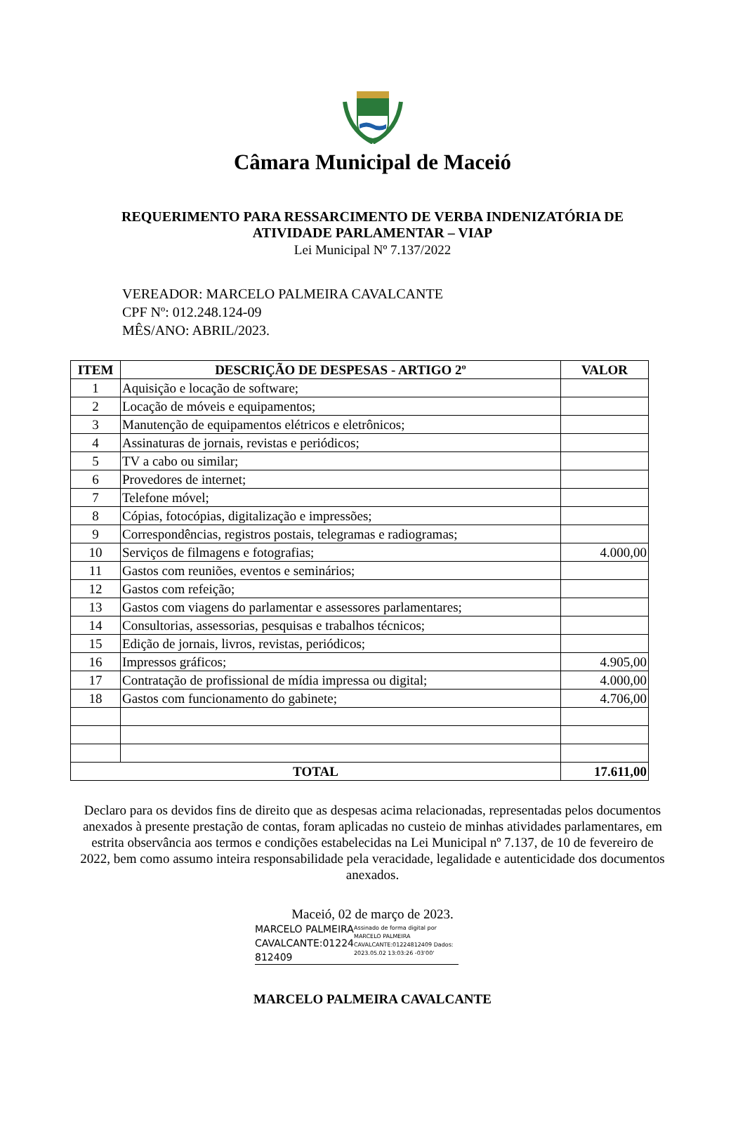Câmara Municipal de Maceió
REQUERIMENTO PARA RESSARCIMENTO DE VERBA INDENIZATÓRIA DE
ATIVIDADE PARLAMENTAR – VIAP
Lei Municipal Nº 7.137/2022
VEREADOR: MARCELO PALMEIRA CAVALCANTE
CPF Nº: 012.248.124-09
MÊS/ANO: ABRIL/2023.
| ITEM | DESCRIÇÃO DE DESPESAS - ARTIGO 2º | VALOR |
| --- | --- | --- |
| 1 | Aquisição e locação de software; | |
| 2 | Locação de móveis e equipamentos; | |
| 3 | Manutenção de equipamentos elétricos e eletrônicos; | |
| 4 | Assinaturas de jornais, revistas e periódicos; | |
| 5 | TV a cabo ou similar; | |
| 6 | Provedores de internet; | |
| 7 | Telefone móvel; | |
| 8 | Cópias, fotocópias, digitalização e impressões; | |
| 9 | Correspondências, registros postais, telegramas e radiogramas; | |
| 10 | Serviços de filmagens e fotografias; | 4.000,00 |
| 11 | Gastos com reuniões, eventos e seminários; | |
| 12 | Gastos com refeição; | |
| 13 | Gastos com viagens do parlamentar e assessores parlamentares; | |
| 14 | Consultorias, assessorias, pesquisas e trabalhos técnicos; | |
| 15 | Edição de jornais, livros, revistas, periódicos; | |
| 16 | Impressos gráficos; | 4.905,00 |
| 17 | Contratação de profissional de mídia impressa ou digital; | 4.000,00 |
| 18 | Gastos com funcionamento do gabinete; | 4.706,00 |
| TOTAL | | 17.611,00 |
Declaro para os devidos fins de direito que as despesas acima relacionadas, representadas pelos documentos anexados à presente prestação de contas, foram aplicadas no custeio de minhas atividades parlamentares, em estrita observância aos termos e condições estabelecidas na Lei Municipal nº 7.137, de 10 de fevereiro de 2022, bem como assumo inteira responsabilidade pela veracidade, legalidade e autenticidade dos documentos anexados.
Maceió, 02 de março de 2023.
MARCELO PALMEIRA CAVALCANTE:01224 812409
Assinado de forma digital por MARCELO PALMEIRA CAVALCANTE:01224812409 Dados: 2023.05.02 13:03:26 -03'00'
MARCELO PALMEIRA CAVALCANTE